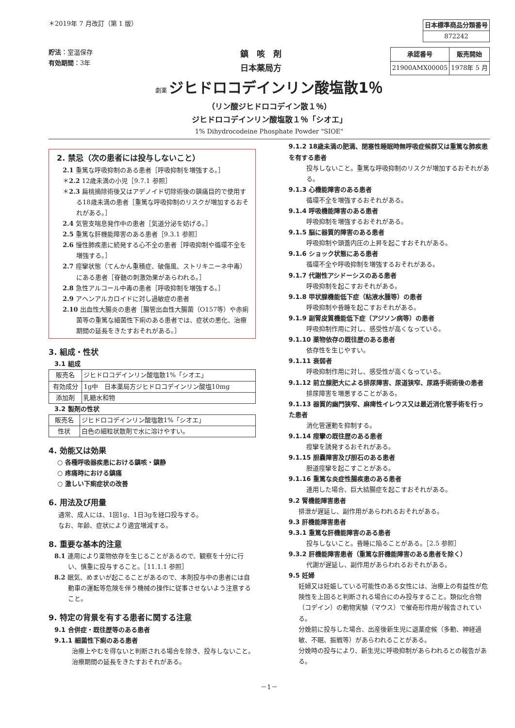＊2019年 7 月改訂（第 1 版）
| 日本標準商品分類番号 |
| 872242 |
貯法：室温保存
有効期間：3年
鎮　咳　剤
日本薬局方
| 承認番号 | 販売開始 |
| --- | --- |
| 21900AMX00005 | 1978年 5 月 |
劇薬 ジヒドロコデインリン酸塩散1％
（リン酸ジヒドロコデイン散１％）
ジヒドロコデインリン酸塩散１％「シオエ」
1% Dihydrocodeine Phosphate Powder "SIOE"
2. 禁忌（次の患者には投与しないこと）
2.1 重篤な呼吸抑制のある患者［呼吸抑制を増強する。］
＊2.2 12歳未満の小児［9.7.1 参照］
＊2.3 扁桃摘除術後又はアデノイド切除術後の鎮痛目的で使用する18歳未満の患者［重篤な呼吸抑制のリスクが増加するおそれがある。］
2.4 気管支喘息発作中の患者［気道分泌を妨げる。］
2.5 重篤な肝機能障害のある患者［9.3.1 参照］
2.6 慢性肺疾患に続発する心不全の患者［呼吸抑制や循環不全を増強する。］
2.7 痙攣状態（てんかん重積症、破傷風、ストリキニーネ中毒）にある患者［脊髄の刺激効果があらわれる。］
2.8 急性アルコール中毒の患者［呼吸抑制を増強する。］
2.9 アヘンアルカロイドに対し過敏症の患者
2.10 出血性大腸炎の患者［腸管出血性大腸菌（O157等）や赤痢菌等の重篤な細菌性下痢のある患者では、症状の悪化、治療期間の延長をきたすおそれがある。］
3. 組成・性状
3.1 組成
| 販売名 | ジヒドロコデインリン酸塩散1%「シオエ」 |
| 有効成分 | 1g中 日本薬局方ジヒドロコデインリン酸塩10mg |
| 添加剤 | 乳糖水和物 |
3.2 製剤の性状
| 販売名 | ジヒドロコデインリン酸塩散1%「シオエ」 |
| 性状 | 白色の細粒状散剤で水に溶けやすい。 |
4. 効能又は効果
○ 各種呼吸器疾患における鎮咳・鎮静
○ 疼痛時における鎮痛
○ 激しい下痢症状の改善
6. 用法及び用量
通常、成人には、1回1g、1日3gを経口投与する。
なお、年齢、症状により適宜増減する。
8. 重要な基本的注意
8.1 連用により薬物依存を生じることがあるので、観察を十分に行い、慎重に投与すること。［11.1.1 参照］
8.2 眠気、めまいが起こることがあるので、本剤投与中の患者には自動車の運転等危険を伴う機械の操作に従事させないよう注意すること。
9. 特定の背景を有する患者に関する注意
9.1 合併症・既往歴等のある患者
9.1.1 細菌性下痢のある患者
治療上やむを得ないと判断される場合を除き、投与しないこと。治療期間の延長をきたすおそれがある。
9.1.2 18歳未満の肥満、閉塞性睡眠時無呼吸症候群又は重篤な肺疾患を有する患者
投与しないこと。重篤な呼吸抑制のリスクが増加するおそれがある。
9.1.3 心機能障害のある患者
循環不全を増強するおそれがある。
9.1.4 呼吸機能障害のある患者
呼吸抑制を増強するおそれがある。
9.1.5 脳に器質的障害のある患者
呼吸抑制や頭蓋内圧の上昇を起こすおそれがある。
9.1.6 ショック状態にある患者
循環不全や呼吸抑制を増強するおそれがある。
9.1.7 代謝性アシドーシスのある患者
呼吸抑制を起こすおそれがある。
9.1.8 甲状腺機能低下症（粘液水腫等）の患者
呼吸抑制や昏睡を起こすおそれがある。
9.1.9 副腎皮質機能低下症（アジソン病等）の患者
呼吸抑制作用に対し、感受性が高くなっている。
9.1.10 薬物依存の既往歴のある患者
依存性を生じやすい。
9.1.11 衰弱者
呼吸抑制作用に対し、感受性が高くなっている。
9.1.12 前立腺肥大による排尿障害、尿道狭窄、尿路手術術後の患者
排尿障害を増悪することがある。
9.1.13 器質的幽門狭窄、麻痺性イレウス又は最近消化管手術を行った患者
消化管運動を抑制する。
9.1.14 痙攣の既往歴のある患者
痙攣を誘発するおそれがある。
9.1.15 胆嚢障害及び胆石のある患者
胆道痙攣を起こすことがある。
9.1.16 重篤な炎症性腸疾患のある患者
連用した場合、巨大結腸症を起こすおそれがある。
9.2 腎機能障害患者
排泄が遅延し、副作用があらわれるおそれがある。
9.3 肝機能障害患者
9.3.1 重篤な肝機能障害のある患者
投与しないこと。昏睡に陥ることがある。［2.5 参照］
9.3.2 肝機能障害患者（重篤な肝機能障害のある患者を除く）
代謝が遅延し、副作用があらわれるおそれがある。
9.5 妊婦
妊婦又は妊娠している可能性のある女性には、治療上の有益性が危険性を上回ると判断される場合にのみ投与すること。類似化合物（コデイン）の動物実験（マウス）で催奇形作用が報告されている。
分娩前に投与した場合、出産後新生児に退薬症候（多動、神経過敏、不眠、振戦等）があらわれることがある。
分娩時の投与により、新生児に呼吸抑制があらわれるとの報告がある。
－1－